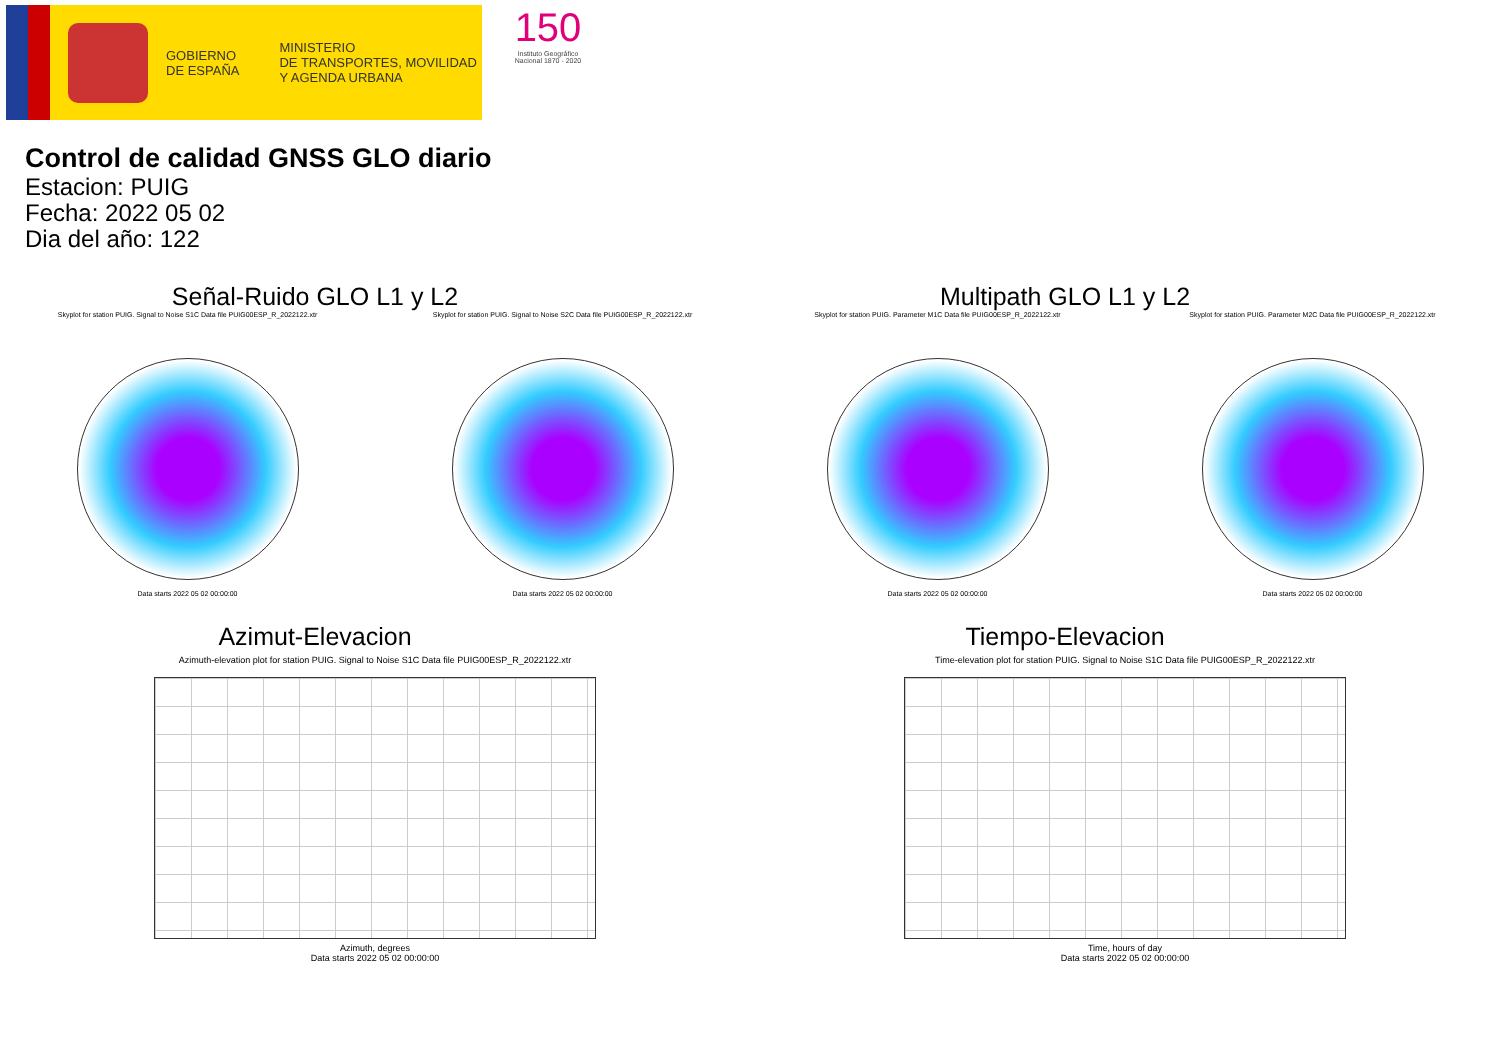GOBIERNO
DE ESPAÑA
MINISTERIO
DE TRANSPORTES, MOVILIDAD
Y AGENDA URBANA
150
Instituto Geográfico Nacional 1870 - 2020
Control de calidad GNSS GLO diario
Estacion: PUIG
Fecha: 2022 05 02
Dia del año: 122
Señal-Ruido GLO L1 y L2
Skyplot for station PUIG. Signal to Noise S1C Data file PUIG00ESP_R_2022122.xtr
Data starts 2022 05 02 00:00:00
Skyplot for station PUIG. Signal to Noise S2C Data file PUIG00ESP_R_2022122.xtr
Data starts 2022 05 02 00:00:00
Multipath GLO L1 y L2
Skyplot for station PUIG. Parameter M1C Data file PUIG00ESP_R_2022122.xtr
Data starts 2022 05 02 00:00:00
Skyplot for station PUIG. Parameter M2C Data file PUIG00ESP_R_2022122.xtr
Data starts 2022 05 02 00:00:00
Azimut-Elevacion
Azimuth-elevation plot for station PUIG. Signal to Noise S1C Data file PUIG00ESP_R_2022122.xtr
Azimuth, degrees
Data starts 2022 05 02 00:00:00
Tiempo-Elevacion
Time-elevation plot for station PUIG. Signal to Noise S1C Data file PUIG00ESP_R_2022122.xtr
Time, hours of day
Data starts 2022 05 02 00:00:00